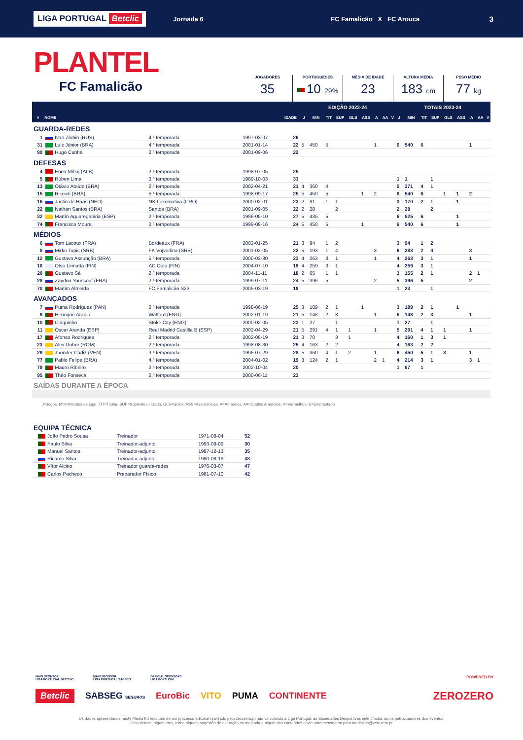LIGA PORTUGAL Betclic Jornada 6 FC Famalicão X FC Arouca 3
PLANTEL
FC Famalicão
JOGADORES
35
PORTUGUESES
10 29%
MÉDIA DE IDADE
23
ALTURA MÉDIA
183 cm
PESO MÉDIO
77 kg
| | | | | | EDIÇÃO 2023-24 | | | | | | | | | TOTAIS 2023-24 | | | | | | | | |
| --- | --- | --- | --- | --- | --- | --- | --- | --- | --- | --- | --- | --- | --- | --- | --- | --- | --- | --- | --- | --- | --- | --- |
| # | NOME | | | IDADE | J | MIN | TIT | SUP | GLS | ASS | A | AA | V | J | MIN | TIT | SUP | GLS | ASS | A | AA | V |
| GUARDA-REDES | | | | | | | | | | | | | | | | | | | | | | |
| 1 | Ivan Zlobin (RUS) | 4.ª temporada | 1997-03-07 | 26 | | | | | | | | | | | | | | | | | | |
| 31 | Luiz Júnior (BRA) | 4.ª temporada | 2001-01-14 | 22 | 5 | 450 | 5 | | | | 1 | | | 6 | 540 | 6 | | | | 1 | | |
| 90 | Hugo Cunha | 2.ª temporada | 2001-09-06 | 22 | | | | | | | | | | | | | | | | | | |
| DEFESAS | | | | | | | | | | | | | | | | | | | | | | |
| 4 | Enea Mihaj (ALB) | 2.ª temporada | 1998-07-05 | 25 | | | | | | | | | | | | | | | | | | |
| 5 | Rúben Lima | 3.ª temporada | 1989-10-03 | 33 | | | | | | | | | | 1 | 1 | | 1 | | | | | |
| 13 | Otávio Ataíde (BRA) | 2.ª temporada | 2002-04-21 | 21 | 4 | 360 | 4 | | | | | | | 5 | 371 | 4 | 1 | | | | | |
| 15 | Riccieli (BRA) | 5.ª temporada | 1998-09-17 | 25 | 5 | 450 | 5 | | | 1 | 2 | | | 6 | 540 | 6 | | 1 | 1 | 2 | | |
| 16 | Justin de Haas (NED) | NK Lokomotiva (CRO) | 2000-02-01 | 23 | 2 | 91 | 1 | 1 | | | | | | 3 | 170 | 2 | 1 | | 1 | | | |
| 22 | Nathan Santos (BRA) | Santos (BRA) | 2001-09-05 | 22 | 2 | 28 | | 2 | | | | | | 2 | 28 | | 2 | | | | | |
| 32 | Martín Aguirregabiria (ESP) | 2.ª temporada | 1996-05-10 | 27 | 5 | 435 | 5 | | | | | | | 6 | 525 | 6 | | | 1 | | | |
| 74 | Francisco Moura | 2.ª temporada | 1999-08-16 | 24 | 5 | 450 | 5 | | | 1 | | | | 6 | 540 | 6 | | | 1 | | | |
| MÉDIOS | | | | | | | | | | | | | | | | | | | | | | |
| 6 | Tom Lacoux (FRA) | Bordeaux (FRA) | 2002-01-25 | 21 | 3 | 94 | 1 | 2 | | | | | | 3 | 94 | 1 | 2 | | | | | |
| 8 | Mirko Topic (SRB) | FK Vojvodina (SRB) | 2001-02-05 | 22 | 5 | 193 | 1 | 4 | | | 3 | | | 6 | 283 | 2 | 4 | | | 3 | | |
| 12 | Gustavo Assunção (BRA) | 5.ª temporada | 2000-03-30 | 23 | 4 | 263 | 3 | 1 | | | 1 | | | 4 | 263 | 3 | 1 | | | 1 | | |
| 18 | Otso Liimatta (FIN) | AC Oulu (FIN) | 2004-07-10 | 19 | 4 | 259 | 3 | 1 | | | | | | 4 | 259 | 3 | 1 | | | | | |
| 20 | Gustavo Sá | 2.ª temporada | 2004-11-11 | 18 | 2 | 65 | 1 | 1 | | | | | | 3 | 155 | 2 | 1 | | | 2 | 1 | |
| 28 | Zaydou Youssouf (FRA) | 2.ª temporada | 1999-07-11 | 24 | 5 | 396 | 5 | | | | 2 | | | 5 | 396 | 5 | | | | 2 | | |
| 70 | Martim Almeida | FC Famalicão S23 | 2005-03-19 | 18 | | | | | | | | | | 1 | 23 | | 1 | | | | | |
| AVANÇADOS | | | | | | | | | | | | | | | | | | | | | | |
| 7 | Puma Rodríguez (PAN) | 2.ª temporada | 1998-06-19 | 25 | 3 | 189 | 2 | 1 | | 1 | | | | 3 | 189 | 2 | 1 | | 1 | | | |
| 9 | Henrique Araújo | Watford (ENG) | 2002-01-19 | 21 | 5 | 148 | 2 | 3 | | | 1 | | | 5 | 148 | 2 | 3 | | | 1 | | |
| 10 | Chiquinho | Stoke City (ENG) | 2000-02-05 | 23 | 1 | 27 | | 1 | | | | | | 1 | 27 | | 1 | | | | | |
| 11 | Óscar Aranda (ESP) | Real Madrid Castilla B (ESP) | 2002-04-29 | 21 | 5 | 291 | 4 | 1 | 1 | | 1 | | | 5 | 291 | 4 | 1 | 1 | | 1 | | |
| 17 | Afonso Rodrigues | 2.ª temporada | 2002-08-19 | 21 | 3 | 70 | | 3 | 1 | | | | | 4 | 160 | 1 | 3 | 1 | | | | |
| 23 | Alex Dobre (ROM) | 2.ª temporada | 1998-08-30 | 25 | 4 | 163 | 2 | 2 | | | | | | 4 | 163 | 2 | 2 | | | | | |
| 29 | Jhonder Cádiz (VEN) | 3.ª temporada | 1995-07-29 | 28 | 5 | 360 | 4 | 1 | 2 | | 1 | | | 6 | 450 | 5 | 1 | 3 | | 1 | | |
| 77 | Pablo Felipe (BRA) | 4.ª temporada | 2004-01-02 | 19 | 3 | 124 | 2 | 1 | | | 2 | 1 | | 4 | 214 | 3 | 1 | | | 3 | 1 | |
| 79 | Mauro Ribeiro | 2.ª temporada | 2002-10-04 | 20 | | | | | | | | | | 1 | 67 | 1 | | | | | | |
| 95 | Théo Fonseca | 2.ª temporada | 2000-06-11 | 23 | | | | | | | | | | | | | | | | | | |
| SAÍDAS DURANTE A ÉPOCA | | | | | | | | | | | | | | | | | | | | | | |
J=Jogos, MIN=Minutos de jogo, TIT=Titular, SUP=Suplente utilizado, GLS=Golos, ASS=Assistências, A=Amarelos, AA=Duplos Amarelos, V=Vermelhos, E=Emprestado
| EQUIPA TÉCNICA | | | | |
| | João Pedro Sousa | Treinador | 1971-08-04 | 52 |
| | Paulo Silva | Treinador-adjunto | 1993-09-09 | 30 |
| | Manuel Santos | Treinador-adjunto | 1987-12-13 | 35 |
| | Ricardo Silva | Treinador-adjunto | 1980-08-19 | 43 |
| | Vítor Alcino | Treinador guarda-redes | 1976-03-07 | 47 |
| | Carlos Pacheco | Preparador Físico | 1981-07-10 | 42 |
MAIN SPONSOR
LIGA PORTUGAL BETCLIC MAIN SPONSOR
LIGA PORTUGAL SABSEG OFFICIAL SPONSORS
LIGA PORTUGAL POWERED BY
Betclic SABSEG SEGUROS EuroBic VITO PUMA CONTINENTE ZEROZERO
Os dados apresentados neste Media Kit resultam de um processo editorial realizado pelo zerozero.pt não vinculando a Liga Portugal, as Sociedades Desportivas nele citados ou os patrocinadores dos eventos.
Caso detecte algum erro, tenha alguma sugestão de alteração ou melhoria a algum dos conteúdos envie uma mensagem para mediakits@zerozero.pt.